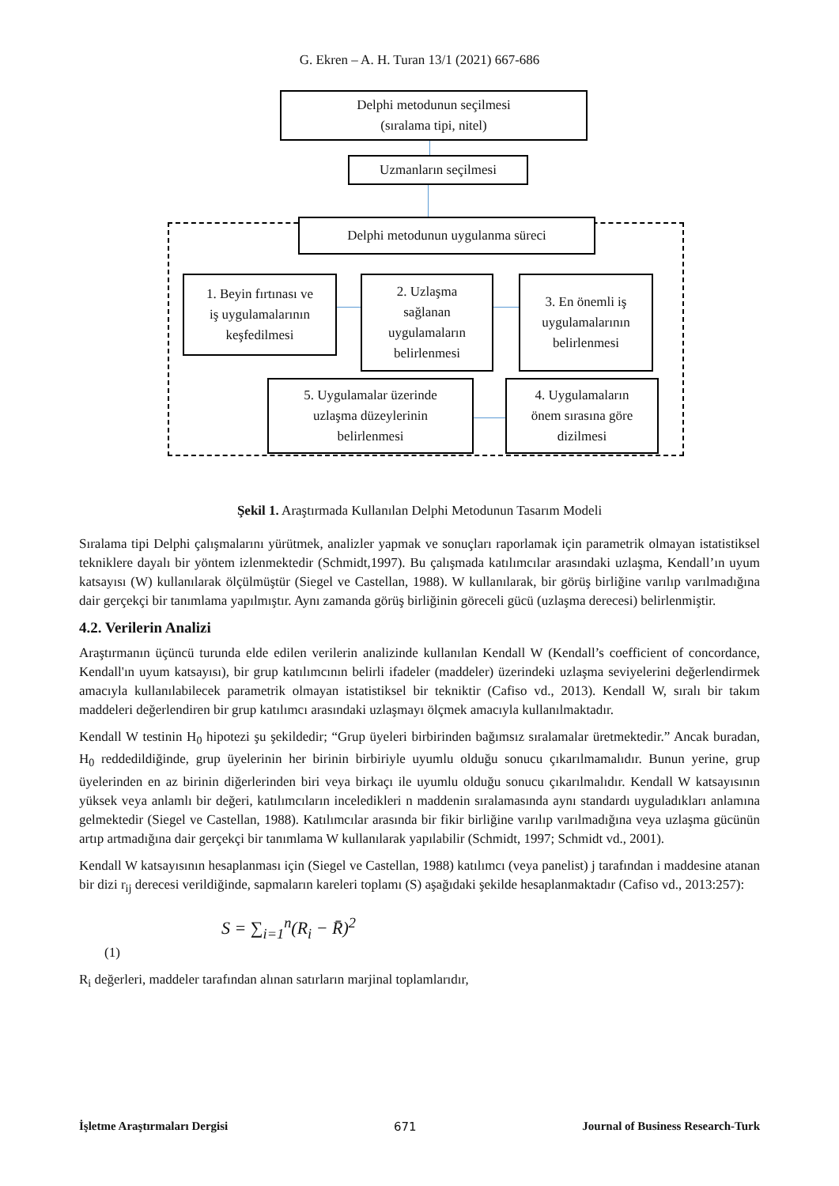G. Ekren – A. H. Turan 13/1 (2021) 667-686
Delphi metodunun seçilmesi
(sıralama tipi, nitel)
Uzmanların seçilmesi
Delphi metodunun uygulanma süreci
1. Beyin fırtınası ve
iş uygulamalarının
keşfedilmesi
2. Uzlaşma
sağlanan
uygulamaların
belirlenmesi
3. En önemli iş
uygulamalarının
belirlenmesi
5. Uygulamalar üzerinde
uzlaşma düzeylerinin
belirlenmesi
4. Uygulamaların
önem sırasına göre
dizilmesi
Şekil 1. Araştırmada Kullanılan Delphi Metodunun Tasarım Modeli
Sıralama tipi Delphi çalışmalarını yürütmek, analizler yapmak ve sonuçları raporlamak için parametrik olmayan istatistiksel tekniklere dayalı bir yöntem izlenmektedir (Schmidt,1997). Bu çalışmada katılımcılar arasındaki uzlaşma, Kendall’ın uyum katsayısı (W) kullanılarak ölçülmüştür (Siegel ve Castellan, 1988). W kullanılarak, bir görüş birliğine varılıp varılmadığına dair gerçekçi bir tanımlama yapılmıştır. Aynı zamanda görüş birliğinin göreceli gücü (uzlaşma derecesi) belirlenmiştir.
4.2. Verilerin Analizi
Araştırmanın üçüncü turunda elde edilen verilerin analizinde kullanılan Kendall W (Kendall’s coefficient of concordance, Kendall'ın uyum katsayısı), bir grup katılımcının belirli ifadeler (maddeler) üzerindeki uzlaşma seviyelerini değerlendirmek amacıyla kullanılabilecek parametrik olmayan istatistiksel bir tekniktir (Cafiso vd., 2013). Kendall W, sıralı bir takım maddeleri değerlendiren bir grup katılımcı arasındaki uzlaşmayı ölçmek amacıyla kullanılmaktadır.
Kendall W testinin H<sub>0</sub> hipotezi şu şekildedir; “Grup üyeleri birbirinden bağımsız sıralamalar üretmektedir.” Ancak buradan, H<sub>0</sub> reddedildiğinde, grup üyelerinin her birinin birbiriyle uyumlu olduğu sonucu çıkarılmamalıdır. Bunun yerine, grup üyelerinden en az birinin diğerlerinden biri veya birkaçı ile uyumlu olduğu sonucu çıkarılmalıdır. Kendall W katsayısının yüksek veya anlamlı bir değeri, katılımcıların inceledikleri n maddenin sıralamasında aynı standardı uyguladıkları anlamına gelmektedir (Siegel ve Castellan, 1988). Katılımcılar arasında bir fikir birliğine varılıp varılmadığına veya uzlaşma gücünün artıp artmadığına dair gerçekçi bir tanımlama W kullanılarak yapılabilir (Schmidt, 1997; Schmidt vd., 2001).
Kendall W katsayısının hesaplanması için (Siegel ve Castellan, 1988) katılımcı (veya panelist) j tarafından i maddesine atanan bir dizi r<sub>ij</sub> derecesi verildiğinde, sapmaların kareleri toplamı (S) aşağıdaki şekilde hesaplanmaktadır (Cafiso vd., 2013:257):
S = ∑<sub>i=1</sub><sup>n</sup>(R<sub>i</sub> − R̄)<sup>2</sup>
(1)
R<sub>i</sub> değerleri, maddeler tarafından alınan satırların marjinal toplamlarıdır,
İşletme Araştırmaları Dergisi 671 Journal of Business Research-Turk